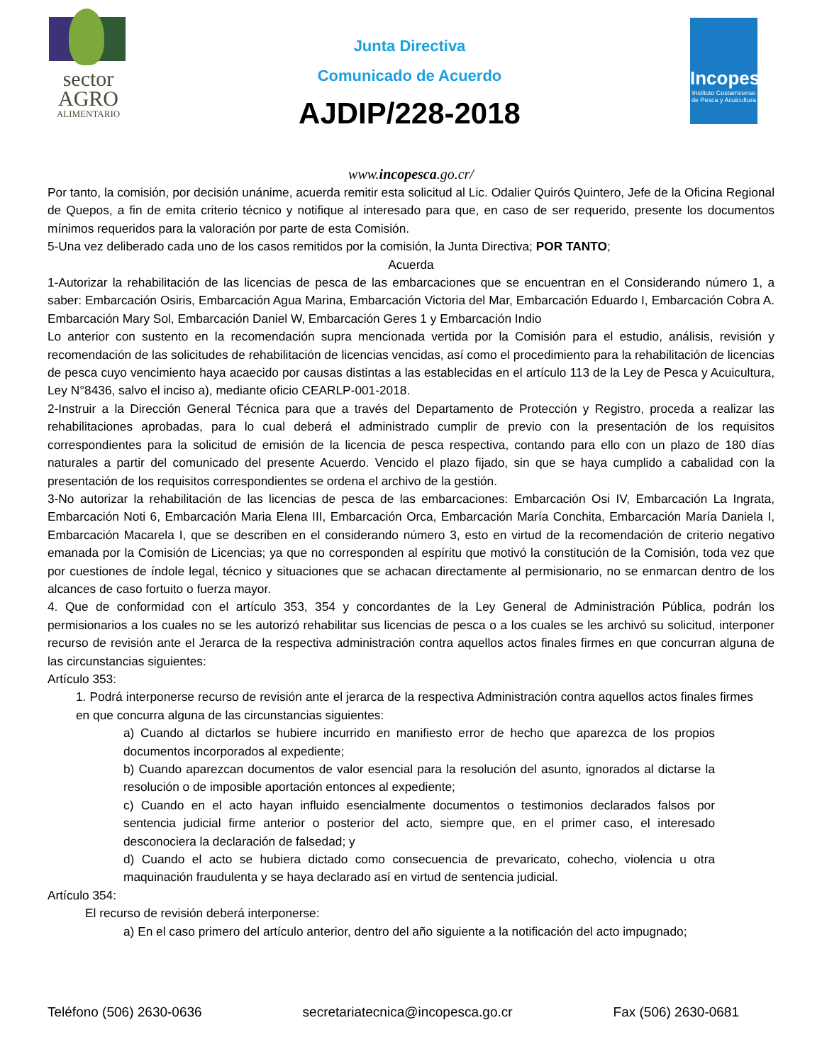sector
AGRO
ALIMENTARIO
Junta Directiva
Comunicado de Acuerdo
AJDIP/228-2018
Incopesca
Instituto Costarricense de Pesca y Acuicultura
www.incopesca.go.cr/
Por tanto, la comisión, por decisión unánime, acuerda remitir esta solicitud al Lic. Odalier Quirós Quintero, Jefe de la Oficina Regional de Quepos, a fin de emita criterio técnico y notifique al interesado para que, en caso de ser requerido, presente los documentos mínimos requeridos para la valoración por parte de esta Comisión.
5-Una vez deliberado cada uno de los casos remitidos por la comisión, la Junta Directiva; POR TANTO;
Acuerda
1-Autorizar la rehabilitación de las licencias de pesca de las embarcaciones que se encuentran en el Considerando número 1, a saber: Embarcación Osiris, Embarcación Agua Marina, Embarcación Victoria del Mar, Embarcación Eduardo I, Embarcación Cobra A. Embarcación Mary Sol, Embarcación Daniel W, Embarcación Geres 1 y Embarcación Indio
Lo anterior con sustento en la recomendación supra mencionada vertida por la Comisión para el estudio, análisis, revisión y recomendación de las solicitudes de rehabilitación de licencias vencidas, así como el procedimiento para la rehabilitación de licencias de pesca cuyo vencimiento haya acaecido por causas distintas a las establecidas en el artículo 113 de la Ley de Pesca y Acuicultura, Ley N°8436, salvo el inciso a), mediante oficio CEARLP-001-2018.
2-Instruir a la Dirección General Técnica para que a través del Departamento de Protección y Registro, proceda a realizar las rehabilitaciones aprobadas, para lo cual deberá el administrado cumplir de previo con la presentación de los requisitos correspondientes para la solicitud de emisión de la licencia de pesca respectiva, contando para ello con un plazo de 180 días naturales a partir del comunicado del presente Acuerdo. Vencido el plazo fijado, sin que se haya cumplido a cabalidad con la presentación de los requisitos correspondientes se ordena el archivo de la gestión.
3-No autorizar la rehabilitación de las licencias de pesca de las embarcaciones: Embarcación Osi IV, Embarcación La Ingrata, Embarcación Noti 6, Embarcación Maria Elena III, Embarcación Orca, Embarcación María Conchita, Embarcación María Daniela I, Embarcación Macarela I, que se describen en el considerando número 3, esto en virtud de la recomendación de criterio negativo emanada por la Comisión de Licencias; ya que no corresponden al espíritu que motivó la constitución de la Comisión, toda vez que por cuestiones de índole legal, técnico y situaciones que se achacan directamente al permisionario, no se enmarcan dentro de los alcances de caso fortuito o fuerza mayor.
4. Que de conformidad con el artículo 353, 354 y concordantes de la Ley General de Administración Pública, podrán los permisionarios a los cuales no se les autorizó rehabilitar sus licencias de pesca o a los cuales se les archivó su solicitud, interponer recurso de revisión ante el Jerarca de la respectiva administración contra aquellos actos finales firmes en que concurran alguna de las circunstancias siguientes:
Artículo 353:
1. Podrá interponerse recurso de revisión ante el jerarca de la respectiva Administración contra aquellos actos finales firmes en que concurra alguna de las circunstancias siguientes:
a) Cuando al dictarlos se hubiere incurrido en manifiesto error de hecho que aparezca de los propios documentos incorporados al expediente;
b) Cuando aparezcan documentos de valor esencial para la resolución del asunto, ignorados al dictarse la resolución o de imposible aportación entonces al expediente;
c) Cuando en el acto hayan influido esencialmente documentos o testimonios declarados falsos por sentencia judicial firme anterior o posterior del acto, siempre que, en el primer caso, el interesado desconociera la declaración de falsedad; y
d) Cuando el acto se hubiera dictado como consecuencia de prevaricato, cohecho, violencia u otra maquinación fraudulenta y se haya declarado así en virtud de sentencia judicial.
Artículo 354:
El recurso de revisión deberá interponerse:
a) En el caso primero del artículo anterior, dentro del año siguiente a la notificación del acto impugnado;
Teléfono (506) 2630-0636 secretariatecnica@incopesca.go.cr Fax (506) 2630-0681